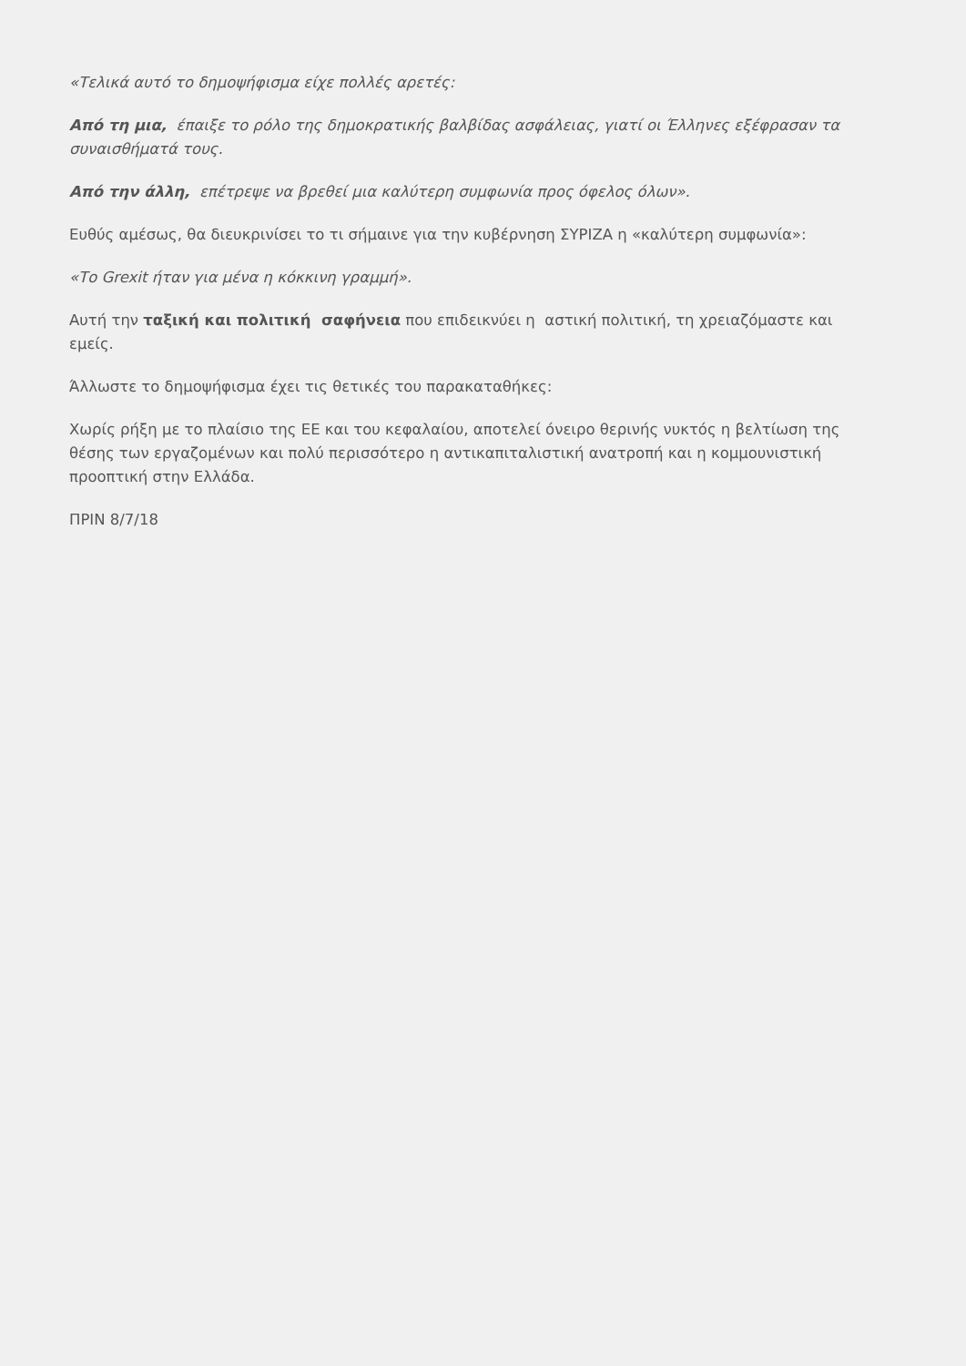«Τελικά αυτό το δημοψήφισμα είχε πολλές αρετές:
Από τη μια, έπαιξε το ρόλο της δημοκρατικής βαλβίδας ασφάλειας, γιατί οι Έλληνες εξέφρασαν τα συναισθήματά τους.
Από την άλλη, επέτρεψε να βρεθεί μια καλύτερη συμφωνία προς όφελος όλων».
Ευθύς αμέσως, θα διευκρινίσει το τι σήμαινε για την κυβέρνηση ΣΥΡΙΖΑ η «καλύτερη συμφωνία»:
«Το Grexit ήταν για μένα η κόκκινη γραμμή».
Αυτή την ταξική και πολιτική σαφήνεια που επιδεικνύει η αστική πολιτική, τη χρειαζόμαστε και εμείς.
Άλλωστε το δημοψήφισμα έχει τις θετικές του παρακαταθήκες:
Χωρίς ρήξη με το πλαίσιο της ΕΕ και του κεφαλαίου, αποτελεί όνειρο θερινής νυκτός η βελτίωση της θέσης των εργαζομένων και πολύ περισσότερο η αντικαπιταλιστική ανατροπή και η κομμουνιστική προοπτική στην Ελλάδα.
ΠΡΙΝ 8/7/18